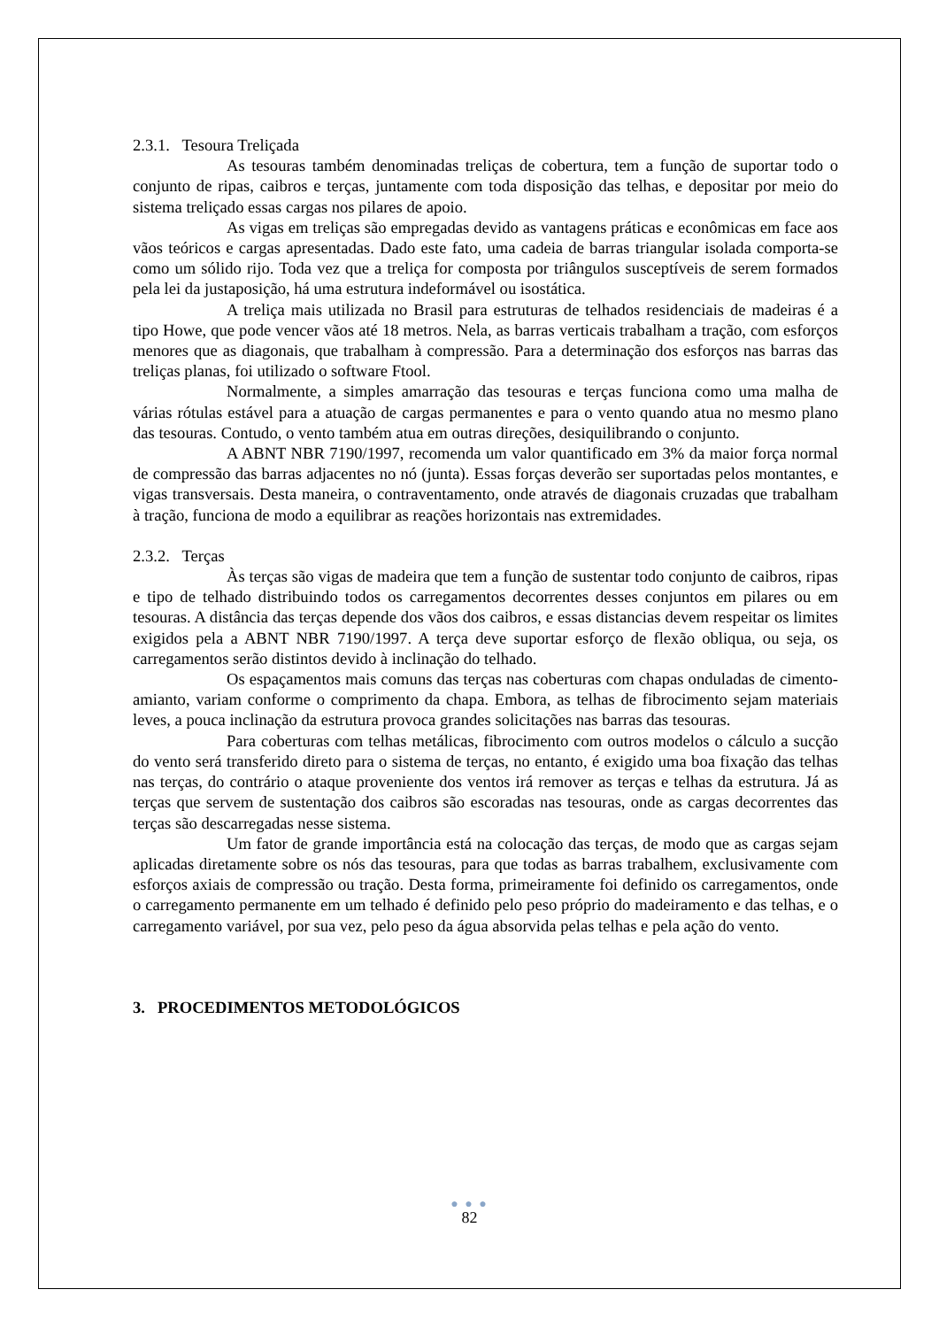2.3.1. Tesoura Treliçada
As tesouras também denominadas treliças de cobertura, tem a função de suportar todo o conjunto de ripas, caibros e terças, juntamente com toda disposição das telhas, e depositar por meio do sistema treliçado essas cargas nos pilares de apoio.
As vigas em treliças são empregadas devido as vantagens práticas e econômicas em face aos vãos teóricos e cargas apresentadas. Dado este fato, uma cadeia de barras triangular isolada comporta-se como um sólido rijo. Toda vez que a treliça for composta por triângulos susceptíveis de serem formados pela lei da justaposição, há uma estrutura indeformável ou isostática.
A treliça mais utilizada no Brasil para estruturas de telhados residenciais de madeiras é a tipo Howe, que pode vencer vãos até 18 metros. Nela, as barras verticais trabalham a tração, com esforços menores que as diagonais, que trabalham à compressão. Para a determinação dos esforços nas barras das treliças planas, foi utilizado o software Ftool.
Normalmente, a simples amarração das tesouras e terças funciona como uma malha de várias rótulas estável para a atuação de cargas permanentes e para o vento quando atua no mesmo plano das tesouras. Contudo, o vento também atua em outras direções, desiquilibrando o conjunto.
A ABNT NBR 7190/1997, recomenda um valor quantificado em 3% da maior força normal de compressão das barras adjacentes no nó (junta). Essas forças deverão ser suportadas pelos montantes, e vigas transversais. Desta maneira, o contraventamento, onde através de diagonais cruzadas que trabalham à tração, funciona de modo a equilibrar as reações horizontais nas extremidades.
2.3.2. Terças
Às terças são vigas de madeira que tem a função de sustentar todo conjunto de caibros, ripas e tipo de telhado distribuindo todos os carregamentos decorrentes desses conjuntos em pilares ou em tesouras. A distância das terças depende dos vãos dos caibros, e essas distancias devem respeitar os limites exigidos pela a ABNT NBR 7190/1997. A terça deve suportar esforço de flexão obliqua, ou seja, os carregamentos serão distintos devido à inclinação do telhado.
Os espaçamentos mais comuns das terças nas coberturas com chapas onduladas de cimento-amianto, variam conforme o comprimento da chapa. Embora, as telhas de fibrocimento sejam materiais leves, a pouca inclinação da estrutura provoca grandes solicitações nas barras das tesouras.
Para coberturas com telhas metálicas, fibrocimento com outros modelos o cálculo a sucção do vento será transferido direto para o sistema de terças, no entanto, é exigido uma boa fixação das telhas nas terças, do contrário o ataque proveniente dos ventos irá remover as terças e telhas da estrutura. Já as terças que servem de sustentação dos caibros são escoradas nas tesouras, onde as cargas decorrentes das terças são descarregadas nesse sistema.
Um fator de grande importância está na colocação das terças, de modo que as cargas sejam aplicadas diretamente sobre os nós das tesouras, para que todas as barras trabalhem, exclusivamente com esforços axiais de compressão ou tração. Desta forma, primeiramente foi definido os carregamentos, onde o carregamento permanente em um telhado é definido pelo peso próprio do madeiramento e das telhas, e o carregamento variável, por sua vez, pelo peso da água absorvida pelas telhas e pela ação do vento.
3. PROCEDIMENTOS METODOLÓGICOS
● ● ●
82